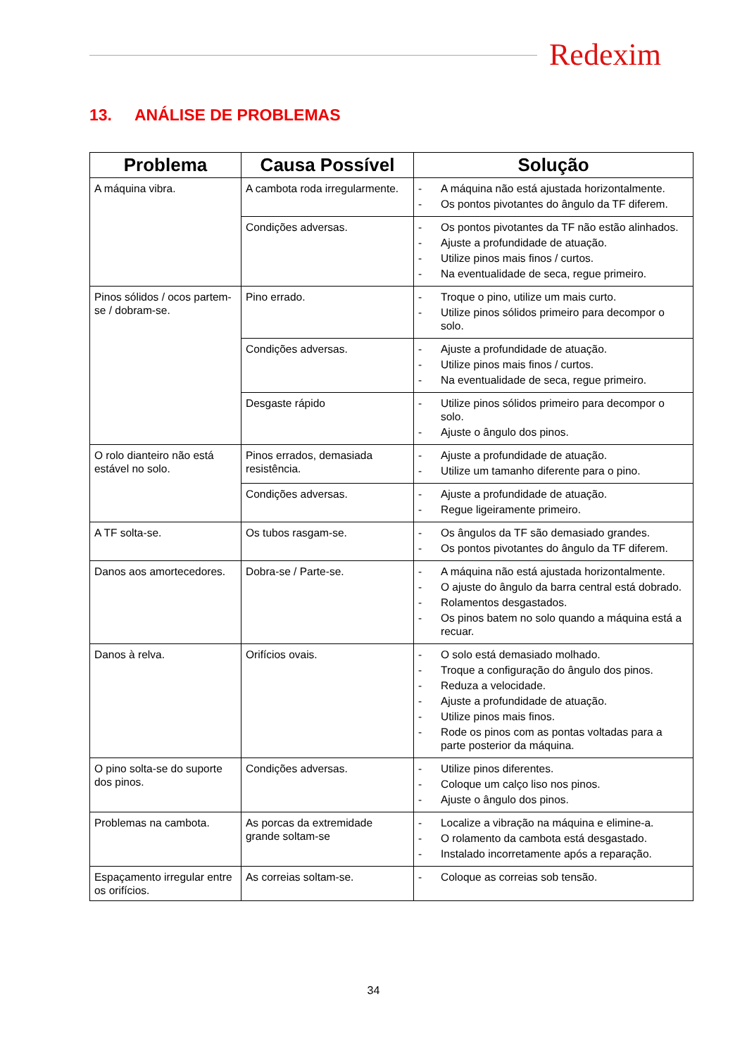Redexim
13. ANÁLISE DE PROBLEMAS
| Problema | Causa Possível | Solução |
| --- | --- | --- |
| A máquina vibra. | A cambota roda irregularmente. | - A máquina não está ajustada horizontalmente. - Os pontos pivotantes do ângulo da TF diferem. |
| | Condições adversas. | - Os pontos pivotantes da TF não estão alinhados. - Ajuste a profundidade de atuação. - Utilize pinos mais finos / curtos. - Na eventualidade de seca, regue primeiro. |
| Pinos sólidos / ocos partem-se / dobram-se. | Pino errado. | - Troque o pino, utilize um mais curto. - Utilize pinos sólidos primeiro para decompor o solo. |
| | Condições adversas. | - Ajuste a profundidade de atuação. - Utilize pinos mais finos / curtos. - Na eventualidade de seca, regue primeiro. |
| | Desgaste rápido | - Utilize pinos sólidos primeiro para decompor o solo. - Ajuste o ângulo dos pinos. |
| O rolo dianteiro não está estável no solo. | Pinos errados, demasiada resistência. | - Ajuste a profundidade de atuação. - Utilize um tamanho diferente para o pino. |
| | Condições adversas. | - Ajuste a profundidade de atuação. - Regue ligeiramente primeiro. |
| A TF solta-se. | Os tubos rasgam-se. | - Os ângulos da TF são demasiado grandes. - Os pontos pivotantes do ângulo da TF diferem. |
| Danos aos amortecedores. | Dobra-se / Parte-se. | - A máquina não está ajustada horizontalmente. - O ajuste do ângulo da barra central está dobrado. - Rolamentos desgastados. - Os pinos batem no solo quando a máquina está a recuar. |
| Danos à relva. | Orifícios ovais. | - O solo está demasiado molhado. - Troque a configuração do ângulo dos pinos. - Reduza a velocidade. - Ajuste a profundidade de atuação. - Utilize pinos mais finos. - Rode os pinos com as pontas voltadas para a parte posterior da máquina. |
| O pino solta-se do suporte dos pinos. | Condições adversas. | - Utilize pinos diferentes. - Coloque um calço liso nos pinos. - Ajuste o ângulo dos pinos. |
| Problemas na cambota. | As porcas da extremidade grande soltam-se | - Localize a vibração na máquina e elimine-a. - O rolamento da cambota está desgastado. - Instalado incorretamente após a reparação. |
| Espaçamento irregular entre os orifícios. | As correias soltam-se. | - Coloque as correias sob tensão. |
34